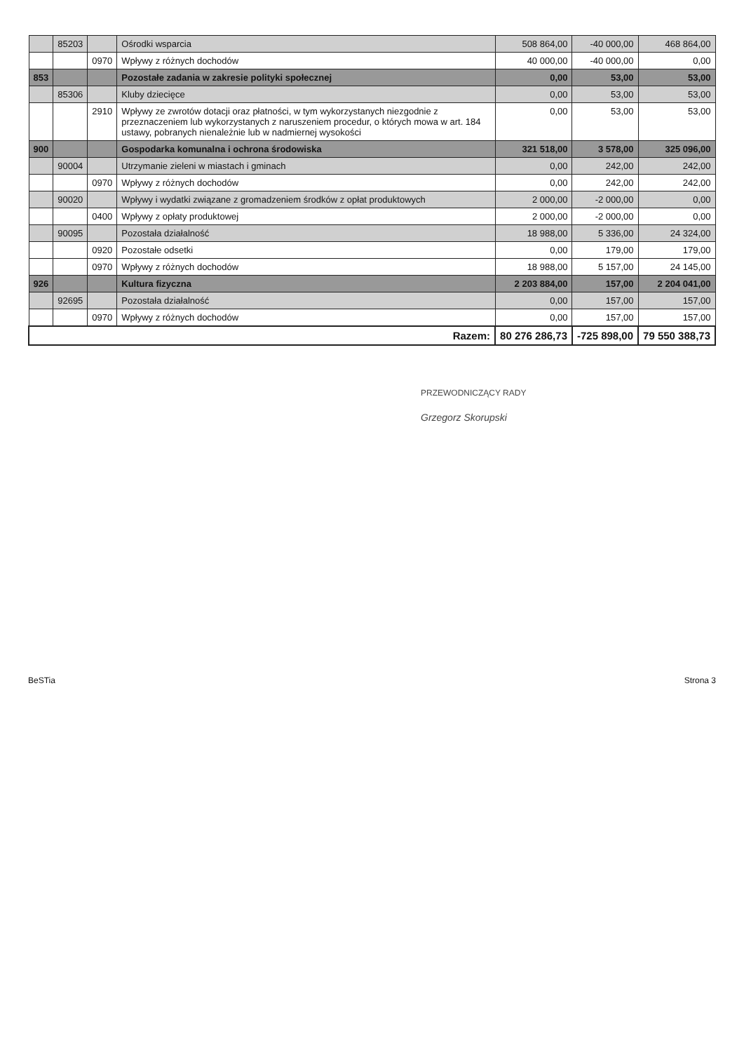| | 85203 | | Ośrodki wsparcia | 508 864,00 | -40 000,00 | 468 864,00 |
| | | 0970 | Wpływy z różnych dochodów | 40 000,00 | -40 000,00 | 0,00 |
| 853 | | | Pozostałe zadania w zakresie polityki społecznej | 0,00 | 53,00 | 53,00 |
| | 85306 | | Kluby dziecięce | 0,00 | 53,00 | 53,00 |
| | | 2910 | Wpływy ze zwrotów dotacji oraz płatności, w tym wykorzystanych niezgodnie z przeznaczeniem lub wykorzystanych z naruszeniem procedur, o których mowa w art. 184 ustawy, pobranych nienależnie lub w nadmiernej wysokości | 0,00 | 53,00 | 53,00 |
| 900 | | | Gospodarka komunalna i ochrona środowiska | 321 518,00 | 3 578,00 | 325 096,00 |
| | 90004 | | Utrzymanie zieleni w miastach i gminach | 0,00 | 242,00 | 242,00 |
| | | 0970 | Wpływy z różnych dochodów | 0,00 | 242,00 | 242,00 |
| | 90020 | | Wpływy i wydatki związane z gromadzeniem środków z opłat produktowych | 2 000,00 | -2 000,00 | 0,00 |
| | | 0400 | Wpływy z opłaty produktowej | 2 000,00 | -2 000,00 | 0,00 |
| | 90095 | | Pozostała działalność | 18 988,00 | 5 336,00 | 24 324,00 |
| | | 0920 | Pozostałe odsetki | 0,00 | 179,00 | 179,00 |
| | | 0970 | Wpływy z różnych dochodów | 18 988,00 | 5 157,00 | 24 145,00 |
| 926 | | | Kultura fizyczna | 2 203 884,00 | 157,00 | 2 204 041,00 |
| | 92695 | | Pozostała działalność | 0,00 | 157,00 | 157,00 |
| | | 0970 | Wpływy z różnych dochodów | 0,00 | 157,00 | 157,00 |
| Razem: | | | | 80 276 286,73 | -725 898,00 | 79 550 388,73 |
PRZEWODNICZĄCY RADY
Grzegorz Skorupski
BeSTia Strona 3